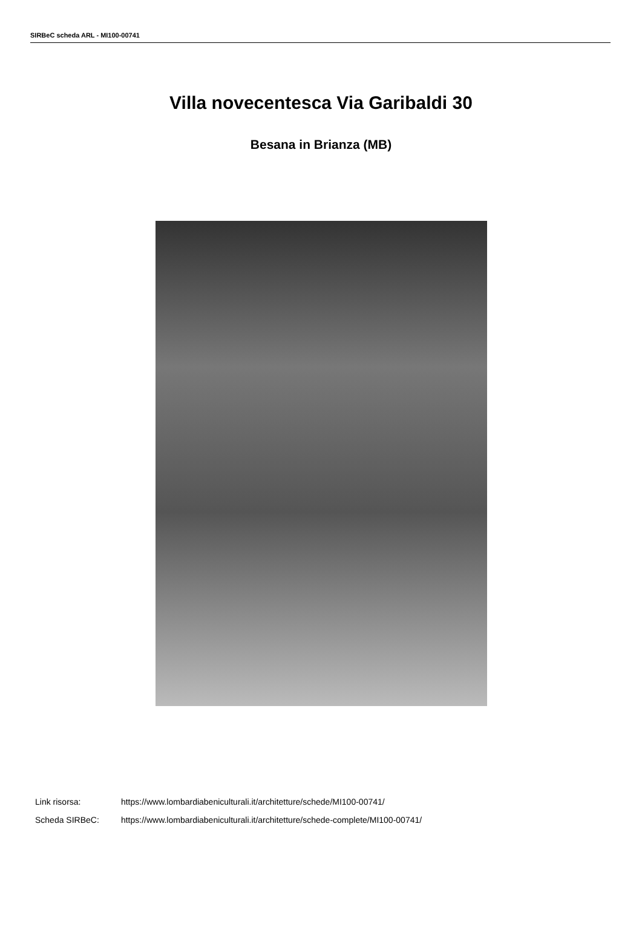SIRBeC scheda ARL - MI100-00741
Villa novecentesca Via Garibaldi 30
Besana in Brianza (MB)
Link risorsa: https://www.lombardiabeniculturali.it/architetture/schede/MI100-00741/
Scheda SIRBeC: https://www.lombardiabeniculturali.it/architetture/schede-complete/MI100-00741/